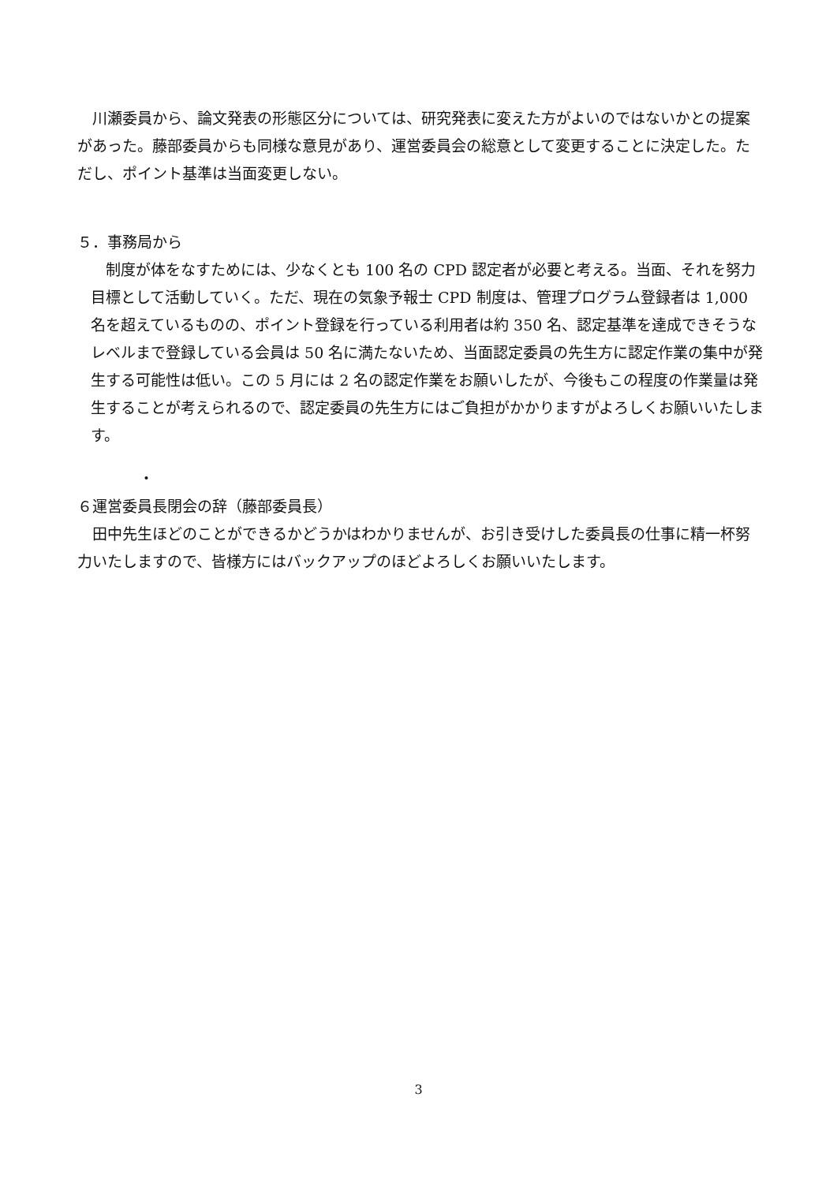川瀬委員から、論文発表の形態区分については、研究発表に変えた方がよいのではないかとの提案があった。藤部委員からも同様な意見があり、運営委員会の総意として変更することに決定した。ただし、ポイント基準は当面変更しない。
５．事務局から
　制度が体をなすためには、少なくとも 100 名の CPD 認定者が必要と考える。当面、それを努力目標として活動していく。ただ、現在の気象予報士 CPD 制度は、管理プログラム登録者は 1,000 名を超えているものの、ポイント登録を行っている利用者は約 350 名、認定基準を達成できそうなレベルまで登録している会員は 50 名に満たないため、当面認定委員の先生方に認定作業の集中が発生する可能性は低い。この 5 月には 2 名の認定作業をお願いしたが、今後もこの程度の作業量は発生することが考えられるので、認定委員の先生方にはご負担がかかりますがよろしくお願いいたします。
・
６運営委員長閉会の辞（藤部委員長）
　田中先生ほどのことができるかどうかはわかりませんが、お引き受けした委員長の仕事に精一杯努力いたしますので、皆様方にはバックアップのほどよろしくお願いいたします。
3